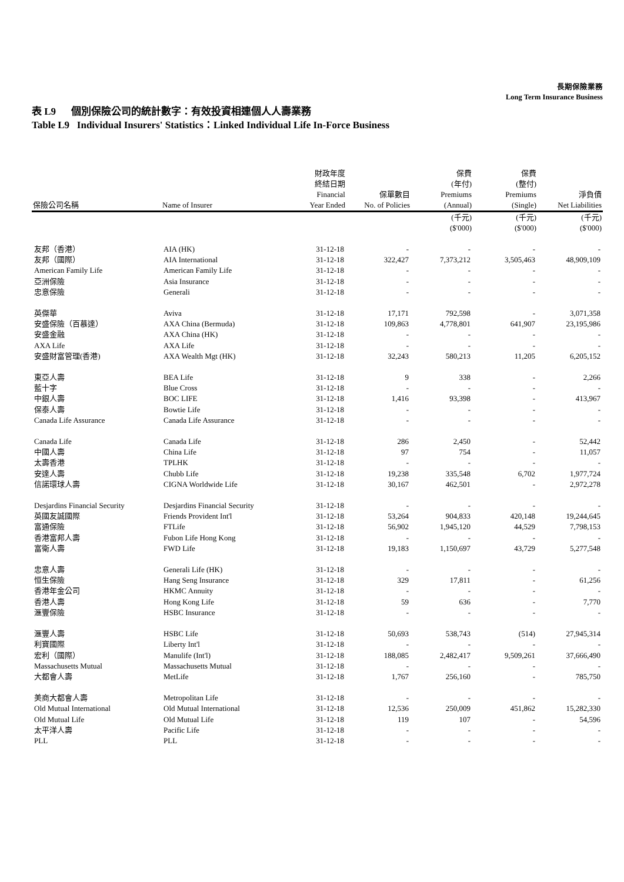長期保險業務
Long Term Insurance Business
表 L9 個別保險公司的統計數字：有效投資相連個人人壽業務
Table L9 Individual Insurers' Statistics：Linked Individual Life In-Force Business
| 保險公司名稱 | Name of Insurer | 財政年度 終結日期 Financial Year Ended | 保單數目 No. of Policies | 保費 (年付) Premiums (Annual) | 保費 (整付) Premiums (Single) | 淨負債 Net Liabilities |
| --- | --- | --- | --- | --- | --- | --- |
| | | | | (千元) ($'000) | (千元) ($'000) | (千元) ($'000) |
| 友邦（香港） | AIA (HK) | 31-12-18 | - | - | - | - |
| 友邦（國際） | AIA International | 31-12-18 | 322,427 | 7,373,212 | 3,505,463 | 48,909,109 |
| American Family Life | American Family Life | 31-12-18 | - | - | - | - |
| 亞洲保險 | Asia Insurance | 31-12-18 | - | - | - | - |
| 忠意保險 | Generali | 31-12-18 | - | - | - | - |
| 英傑華 | Aviva | 31-12-18 | 17,171 | 792,598 | - | 3,071,358 |
| 安盛保險（百慕達） | AXA China (Bermuda) | 31-12-18 | 109,863 | 4,778,801 | 641,907 | 23,195,986 |
| 安盛金融 | AXA China (HK) | 31-12-18 | - | - | - | - |
| AXA Life | AXA Life | 31-12-18 | - | - | - | - |
| 安盛財富管理(香港) | AXA Wealth Mgt (HK) | 31-12-18 | 32,243 | 580,213 | 11,205 | 6,205,152 |
| 東亞人壽 | BEA Life | 31-12-18 | 9 | 338 | - | 2,266 |
| 藍十字 | Blue Cross | 31-12-18 | - | - | - | - |
| 中銀人壽 | BOC LIFE | 31-12-18 | 1,416 | 93,398 | - | 413,967 |
| 保泰人壽 | Bowtie Life | 31-12-18 | - | - | - | - |
| Canada Life Assurance | Canada Life Assurance | 31-12-18 | - | - | - | - |
| Canada Life | Canada Life | 31-12-18 | 286 | 2,450 | - | 52,442 |
| 中國人壽 | China Life | 31-12-18 | 97 | 754 | - | 11,057 |
| 太壽香港 | TPLHK | 31-12-18 | - | - | - | - |
| 安達人壽 | Chubb Life | 31-12-18 | 19,238 | 335,548 | 6,702 | 1,977,724 |
| 信諾環球人壽 | CIGNA Worldwide Life | 31-12-18 | 30,167 | 462,501 | - | 2,972,278 |
| Desjardins Financial Security | Desjardins Financial Security | 31-12-18 | - | - | - | - |
| 英國友誠國際 | Friends Provident Int'l | 31-12-18 | 53,264 | 904,833 | 420,148 | 19,244,645 |
| 富通保險 | FTLife | 31-12-18 | 56,902 | 1,945,120 | 44,529 | 7,798,153 |
| 香港富邦人壽 | Fubon Life Hong Kong | 31-12-18 | - | - | - | - |
| 富衛人壽 | FWD Life | 31-12-18 | 19,183 | 1,150,697 | 43,729 | 5,277,548 |
| 忠意人壽 | Generali Life (HK) | 31-12-18 | - | - | - | - |
| 恒生保險 | Hang Seng Insurance | 31-12-18 | 329 | 17,811 | - | 61,256 |
| 香港年金公司 | HKMC Annuity | 31-12-18 | - | - | - | - |
| 香港人壽 | Hong Kong Life | 31-12-18 | 59 | 636 | - | 7,770 |
| 滙豐保險 | HSBC Insurance | 31-12-18 | - | - | - | - |
| 滙豐人壽 | HSBC Life | 31-12-18 | 50,693 | 538,743 | (514) | 27,945,314 |
| 利寶國際 | Liberty Int'l | 31-12-18 | - | - | - | - |
| 宏利（國際） | Manulife (Int'l) | 31-12-18 | 188,085 | 2,482,417 | 9,509,261 | 37,666,490 |
| Massachusetts Mutual | Massachusetts Mutual | 31-12-18 | - | - | - | - |
| 大都會人壽 | MetLife | 31-12-18 | 1,767 | 256,160 | - | 785,750 |
| 美商大都會人壽 | Metropolitan Life | 31-12-18 | - | - | - | - |
| Old Mutual International | Old Mutual International | 31-12-18 | 12,536 | 250,009 | 451,862 | 15,282,330 |
| Old Mutual Life | Old Mutual Life | 31-12-18 | 119 | 107 | - | 54,596 |
| 太平洋人壽 | Pacific Life | 31-12-18 | - | - | - | - |
| PLL | PLL | 31-12-18 | - | - | - | - |